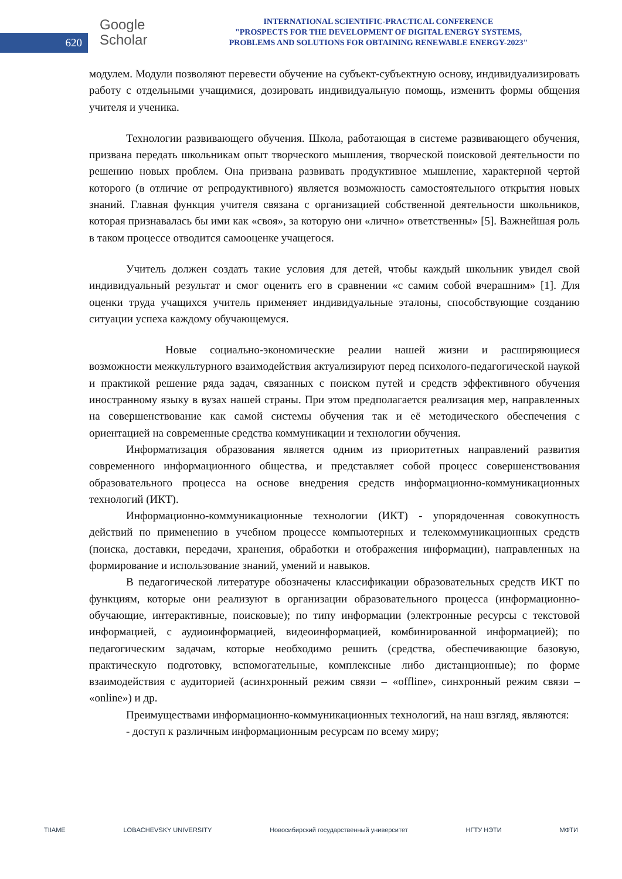620
Google
Scholar
INTERNATIONAL SCIENTIFIC-PRACTICAL CONFERENCE
"PROSPECTS FOR THE DEVELOPMENT OF DIGITAL ENERGY SYSTEMS,
PROBLEMS AND SOLUTIONS FOR OBTAINING RENEWABLE ENERGY-2023"
модулем. Модули позволяют перевести обучение на субъект-субъектную основу, индивидуализировать работу с отдельными учащимися, дозировать индивидуальную помощь, изменить формы общения учителя и ученика.
Технологии развивающего обучения. Школа, работающая в системе развивающего обучения, призвана передать школьникам опыт творческого мышления, творческой поисковой деятельности по решению новых проблем. Она призвана развивать продуктивное мышление, характерной чертой которого (в отличие от репродуктивного) является возможность самостоятельного открытия новых знаний. Главная функция учителя связана с организацией собственной деятельности школьников, которая признавалась бы ими как «своя», за которую они «лично» ответственны» [5]. Важнейшая роль в таком процессе отводится самооценке учащегося.
Учитель должен создать такие условия для детей, чтобы каждый школьник увидел свой индивидуальный результат и смог оценить его в сравнении «с самим собой вчерашним» [1]. Для оценки труда учащихся учитель применяет индивидуальные эталоны, способствующие созданию ситуации успеха каждому обучающемуся.
Новые социально-экономические реалии нашей жизни и расширяющиеся возможности межкультурного взаимодействия актуализируют перед психолого-педагогической наукой и практикой решение ряда задач, связанных с поиском путей и средств эффективного обучения иностранному языку в вузах нашей страны. При этом предполагается реализация мер, направленных на совершенствование как самой системы обучения так и её методического обеспечения с ориентацией на современные средства коммуникации и технологии обучения.
Информатизация образования является одним из приоритетных направлений развития современного информационного общества, и представляет собой процесс совершенствования образовательного процесса на основе внедрения средств информационно-коммуникационных технологий (ИКТ).
Информационно-коммуникационные технологии (ИКТ) - упорядоченная совокупность действий по применению в учебном процессе компьютерных и телекоммуникационных средств (поиска, доставки, передачи, хранения, обработки и отображения информации), направленных на формирование и использование знаний, умений и навыков.
В педагогической литературе обозначены классификации образовательных средств ИКТ по функциям, которые они реализуют в организации образовательного процесса (информационно-обучающие, интерактивные, поисковые); по типу информации (электронные ресурсы с текстовой информацией, с аудиоинформацией, видеоинформацией, комбинированной информацией); по педагогическим задачам, которые необходимо решить (средства, обеспечивающие базовую, практическую подготовку, вспомогательные, комплексные либо дистанционные); по форме взаимодействия с аудиторией (асинхронный режим связи – «offline», синхронный режим связи – «online») и др.
Преимуществами информационно-коммуникационных технологий, на наш взгляд, являются:
- доступ к различным информационным ресурсам по всему миру;
TIIAME LOBACHEVSKY UNIVERSITY Новосибирский государственный университет НГТУ НЭТИ МФТИ